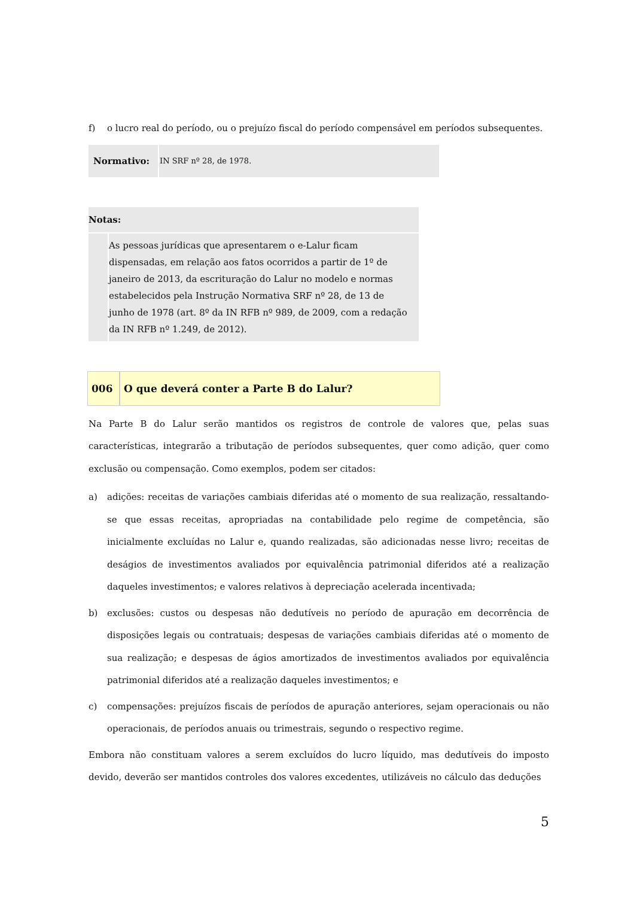f) o lucro real do período, ou o prejuízo fiscal do período compensável em períodos subsequentes.
| Normativo: | IN SRF nº 28, de 1978. |
| Notas: | |
| | As pessoas jurídicas que apresentarem o e-Lalur ficam dispensadas, em relação aos fatos ocorridos a partir de 1º de janeiro de 2013, da escrituração do Lalur no modelo e normas estabelecidos pela Instrução Normativa SRF nº 28, de 13 de junho de 1978 (art. 8º da IN RFB nº 989, de 2009, com a redação da IN RFB nº 1.249, de 2012). |
| 006 | O que deverá conter a Parte B do Lalur? |
Na Parte B do Lalur serão mantidos os registros de controle de valores que, pelas suas características, integrarão a tributação de períodos subsequentes, quer como adição, quer como exclusão ou compensação. Como exemplos, podem ser citados:
a) adições: receitas de variações cambiais diferidas até o momento de sua realização, ressaltando-se que essas receitas, apropriadas na contabilidade pelo regime de competência, são inicialmente excluídas no Lalur e, quando realizadas, são adicionadas nesse livro; receitas de deságios de investimentos avaliados por equivalência patrimonial diferidos até a realização daqueles investimentos; e valores relativos à depreciação acelerada incentivada;
b) exclusões: custos ou despesas não dedutíveis no período de apuração em decorrência de disposições legais ou contratuais; despesas de variações cambiais diferidas até o momento de sua realização; e despesas de ágios amortizados de investimentos avaliados por equivalência patrimonial diferidos até a realização daqueles investimentos; e
c) compensações: prejuízos fiscais de períodos de apuração anteriores, sejam operacionais ou não operacionais, de períodos anuais ou trimestrais, segundo o respectivo regime.
Embora não constituam valores a serem excluídos do lucro líquido, mas dedutíveis do imposto devido, deverão ser mantidos controles dos valores excedentes, utilizáveis no cálculo das deduções
5